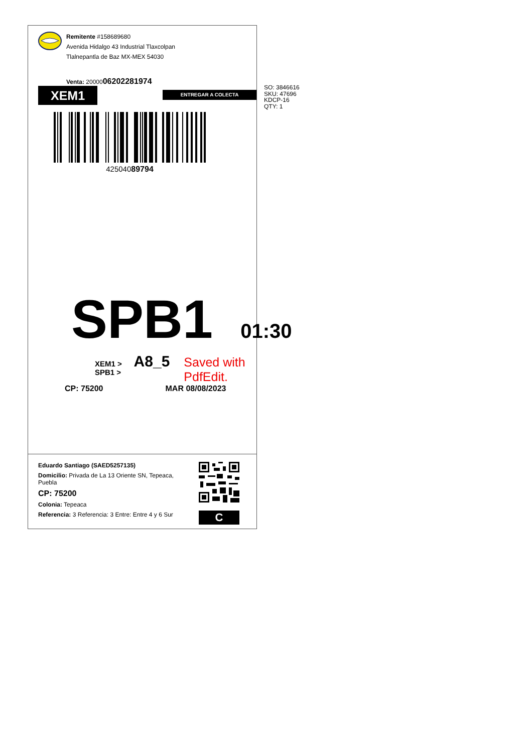Remitente #158689680
Avenida Hidalgo 43 Industrial Tlaxcolpan
Tlalnepantla de Baz MX-MEX 54030
Venta: 2000006202281974
XEM1
ENTREGAR A COLECTA
42504089794
SPB1 01:30
XEM1 > SPB1 > A8_5 Saved with PdfEdit.
CP: 75200 MAR 08/08/2023
Eduardo Santiago (SAED5257135)
Domicilio: Privada de La 13 Oriente SN, Tepeaca, Puebla
CP: 75200
Colonia: Tepeaca
Referencia: 3 Referencia: 3 Entre: Entre 4 y 6 Sur
C
SO: 3846616
SKU: 47696
KDCP-16
QTY: 1